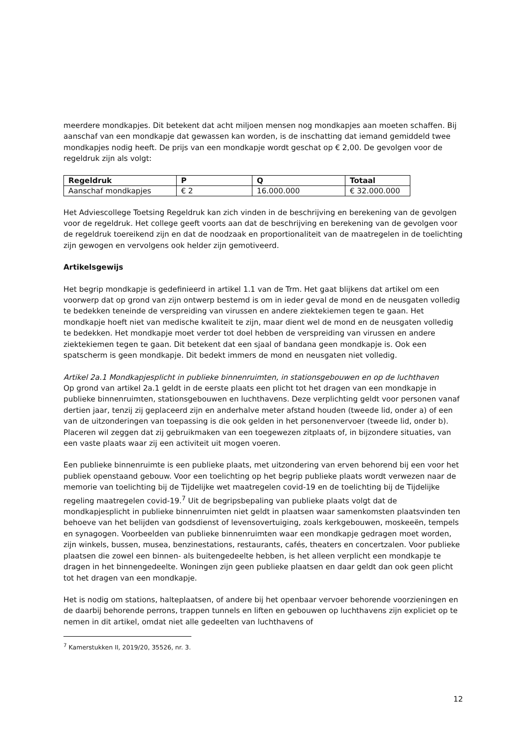meerdere mondkapjes. Dit betekent dat acht miljoen mensen nog mondkapjes aan moeten schaffen. Bij aanschaf van een mondkapje dat gewassen kan worden, is de inschatting dat iemand gemiddeld twee mondkapjes nodig heeft. De prijs van een mondkapje wordt geschat op € 2,00. De gevolgen voor de regeldruk zijn als volgt:
| Regeldruk | P | Q | Totaal |
| --- | --- | --- | --- |
| Aanschaf mondkapjes | € 2 | 16.000.000 | € 32.000.000 |
Het Adviescollege Toetsing Regeldruk kan zich vinden in de beschrijving en berekening van de gevolgen voor de regeldruk. Het college geeft voorts aan dat de beschrijving en berekening van de gevolgen voor de regeldruk toereikend zijn en dat de noodzaak en proportionaliteit van de maatregelen in de toelichting zijn gewogen en vervolgens ook helder zijn gemotiveerd.
Artikelsgewijs
Het begrip mondkapje is gedefinieerd in artikel 1.1 van de Trm. Het gaat blijkens dat artikel om een voorwerp dat op grond van zijn ontwerp bestemd is om in ieder geval de mond en de neusgaten volledig te bedekken teneinde de verspreiding van virussen en andere ziektekiemen tegen te gaan. Het mondkapje hoeft niet van medische kwaliteit te zijn, maar dient wel de mond en de neusgaten volledig te bedekken. Het mondkapje moet verder tot doel hebben de verspreiding van virussen en andere ziektekiemen tegen te gaan. Dit betekent dat een sjaal of bandana geen mondkapje is. Ook een spatscherm is geen mondkapje. Dit bedekt immers de mond en neusgaten niet volledig.
Artikel 2a.1 Mondkapjesplicht in publieke binnenruimten, in stationsgebouwen en op de luchthaven
Op grond van artikel 2a.1 geldt in de eerste plaats een plicht tot het dragen van een mondkapje in publieke binnenruimten, stationsgebouwen en luchthavens. Deze verplichting geldt voor personen vanaf dertien jaar, tenzij zij geplaceerd zijn en anderhalve meter afstand houden (tweede lid, onder a) of een van de uitzonderingen van toepassing is die ook gelden in het personenvervoer (tweede lid, onder b). Placeren wil zeggen dat zij gebruikmaken van een toegewezen zitplaats of, in bijzondere situaties, van een vaste plaats waar zij een activiteit uit mogen voeren.
Een publieke binnenruimte is een publieke plaats, met uitzondering van erven behorend bij een voor het publiek openstaand gebouw. Voor een toelichting op het begrip publieke plaats wordt verwezen naar de memorie van toelichting bij de Tijdelijke wet maatregelen covid-19 en de toelichting bij de Tijdelijke regeling maatregelen covid-19.<sup>7</sup> Uit de begripsbepaling van publieke plaats volgt dat de mondkapjesplicht in publieke binnenruimten niet geldt in plaatsen waar samenkomsten plaatsvinden ten behoeve van het belijden van godsdienst of levensovertuiging, zoals kerkgebouwen, moskeeën, tempels en synagogen. Voorbeelden van publieke binnenruimten waar een mondkapje gedragen moet worden, zijn winkels, bussen, musea, benzinestations, restaurants, cafés, theaters en concertzalen. Voor publieke plaatsen die zowel een binnen- als buitengedeelte hebben, is het alleen verplicht een mondkapje te dragen in het binnengedeelte. Woningen zijn geen publieke plaatsen en daar geldt dan ook geen plicht tot het dragen van een mondkapje.
Het is nodig om stations, halteplaatsen, of andere bij het openbaar vervoer behorende voorzieningen en de daarbij behorende perrons, trappen tunnels en liften en gebouwen op luchthavens zijn expliciet op te nemen in dit artikel, omdat niet alle gedeelten van luchthavens of
<sup>7</sup> Kamerstukken II, 2019/20, 35526, nr. 3.
12